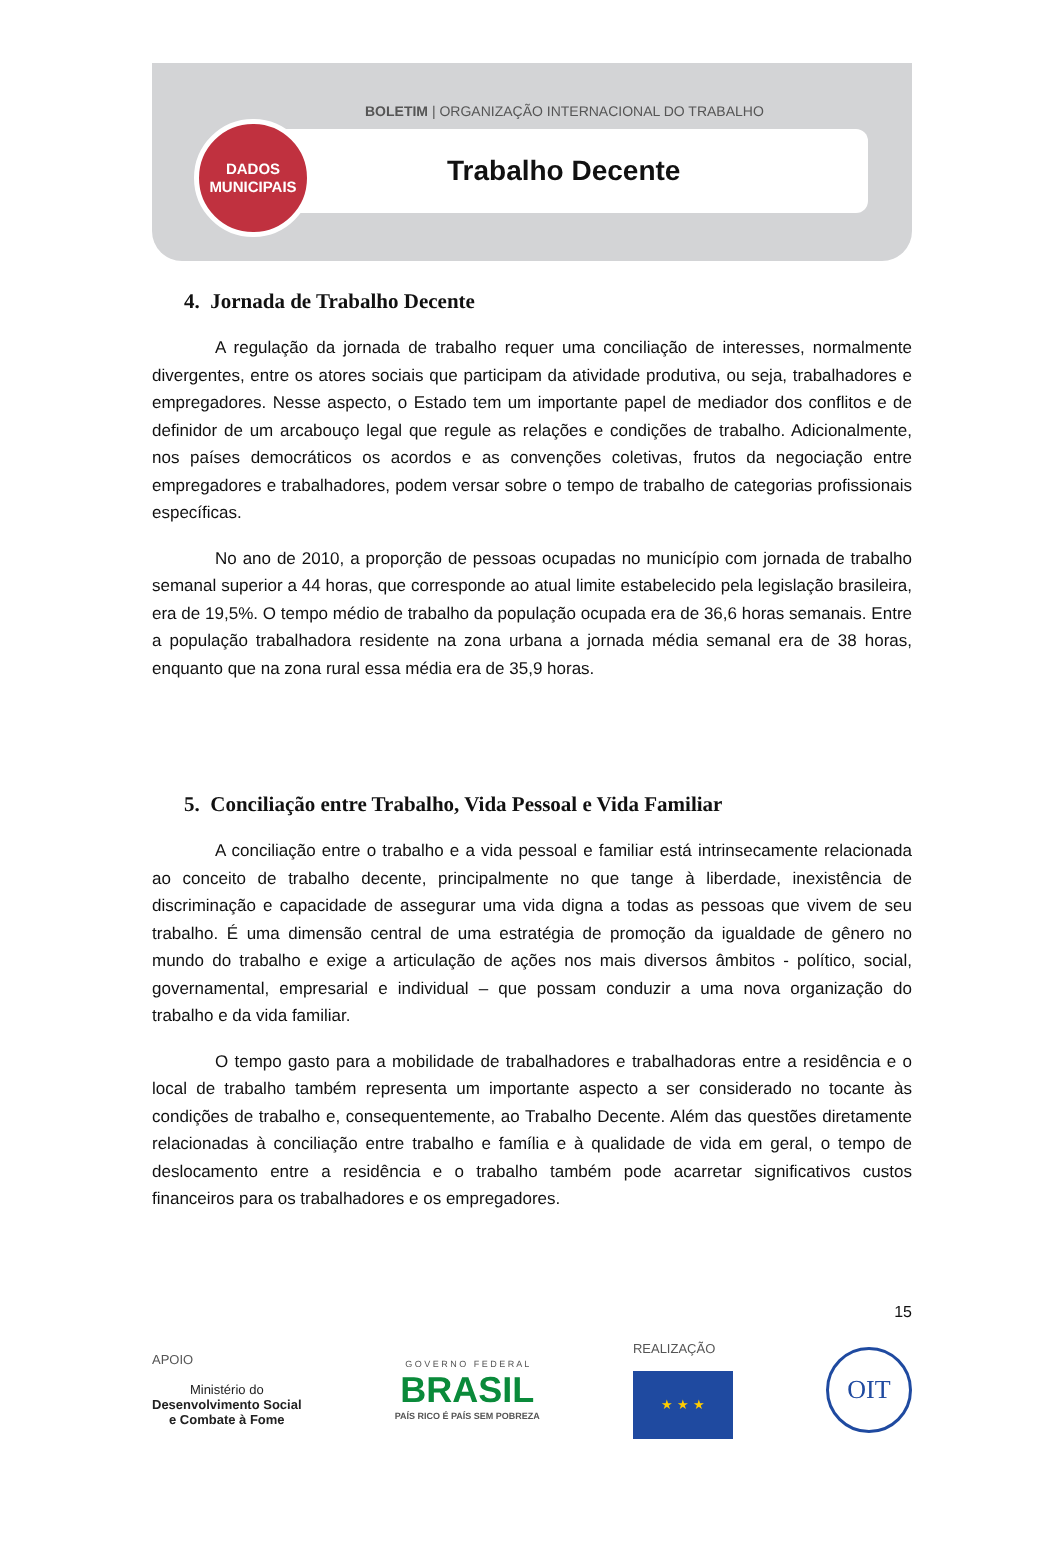BOLETIM | ORGANIZAÇÃO INTERNACIONAL DO TRABALHO
Trabalho Decente
DADOS
MUNICIPAIS
4. Jornada de Trabalho Decente
A regulação da jornada de trabalho requer uma conciliação de interesses, normalmente divergentes, entre os atores sociais que participam da atividade produtiva, ou seja, trabalhadores e empregadores. Nesse aspecto, o Estado tem um importante papel de mediador dos conflitos e de definidor de um arcabouço legal que regule as relações e condições de trabalho. Adicionalmente, nos países democráticos os acordos e as convenções coletivas, frutos da negociação entre empregadores e trabalhadores, podem versar sobre o tempo de trabalho de categorias profissionais específicas.
No ano de 2010, a proporção de pessoas ocupadas no município com jornada de trabalho semanal superior a 44 horas, que corresponde ao atual limite estabelecido pela legislação brasileira, era de 19,5%. O tempo médio de trabalho da população ocupada era de 36,6 horas semanais. Entre a população trabalhadora residente na zona urbana a jornada média semanal era de 38 horas, enquanto que na zona rural essa média era de 35,9 horas.
5. Conciliação entre Trabalho, Vida Pessoal e Vida Familiar
A conciliação entre o trabalho e a vida pessoal e familiar está intrinsecamente relacionada ao conceito de trabalho decente, principalmente no que tange à liberdade, inexistência de discriminação e capacidade de assegurar uma vida digna a todas as pessoas que vivem de seu trabalho. É uma dimensão central de uma estratégia de promoção da igualdade de gênero no mundo do trabalho e exige a articulação de ações nos mais diversos âmbitos - político, social, governamental, empresarial e individual – que possam conduzir a uma nova organização do trabalho e da vida familiar.
O tempo gasto para a mobilidade de trabalhadores e trabalhadoras entre a residência e o local de trabalho também representa um importante aspecto a ser considerado no tocante às condições de trabalho e, consequentemente, ao Trabalho Decente. Além das questões diretamente relacionadas à conciliação entre trabalho e família e à qualidade de vida em geral, o tempo de deslocamento entre a residência e o trabalho também pode acarretar significativos custos financeiros para os trabalhadores e os empregadores.
15
APOIO
Ministério do
Desenvolvimento Social
e Combate à Fome
G O V E R N O F E D E R A L
BRASIL
PAÍS RICO É PAÍS SEM POBREZA
REALIZAÇÃO
★ ★ ★
OIT